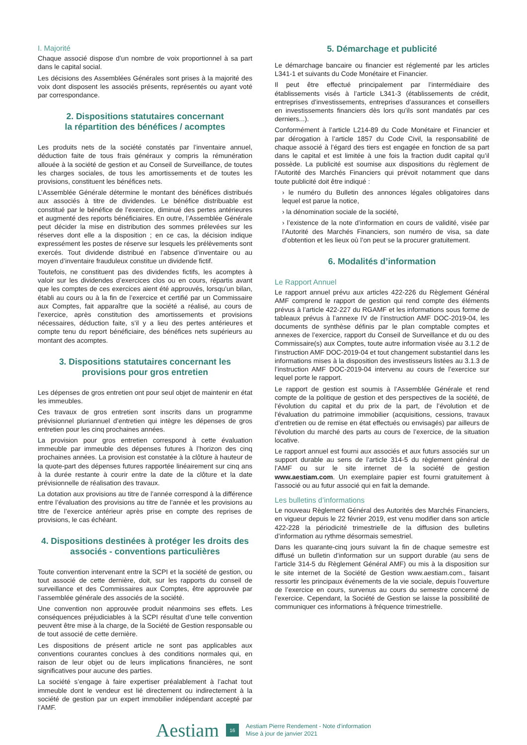I. Majorité
Chaque associé dispose d’un nombre de voix proportionnel à sa part dans le capital social.
Les décisions des Assemblées Générales sont prises à la majorité des voix dont disposent les associés présents, représentés ou ayant voté par correspondance.
2. Dispositions statutaires concernant
la répartition des bénéfices / acomptes
Les produits nets de la société constatés par l’inventaire annuel, déduction faite de tous frais généraux y compris la rémunération allouée à la société de gestion et au Conseil de Surveillance, de toutes les charges sociales, de tous les amortissements et de toutes les provisions, constituent les bénéfices nets.
L’Assemblée Générale détermine le montant des bénéfices distribués aux associés à titre de dividendes. Le bénéfice distribuable est constitué par le bénéfice de l’exercice, diminué des pertes antérieures et augmenté des reports bénéficiaires. En outre, l’Assemblée Générale peut décider la mise en distribution des sommes prélevées sur les réserves dont elle a la disposition ; en ce cas, la décision indique expressément les postes de réserve sur lesquels les prélèvements sont exercés. Tout dividende distribué en l’absence d’inventaire ou au moyen d’inventaire frauduleux constitue un dividende fictif.
Toutefois, ne constituent pas des dividendes fictifs, les acomptes à valoir sur les dividendes d’exercices clos ou en cours, répartis avant que les comptes de ces exercices aient été approuvés, lorsqu’un bilan, établi au cours ou à la fin de l’exercice et certifié par un Commissaire aux Comptes, fait apparaître que la société a réalisé, au cours de l’exercice, après constitution des amortissements et provisions nécessaires, déduction faite, s’il y a lieu des pertes antérieures et compte tenu du report bénéficiaire, des bénéfices nets supérieurs au montant des acomptes.
3. Dispositions statutaires concernant les
provisions pour gros entretien
Les dépenses de gros entretien ont pour seul objet de maintenir en état les immeubles.
Ces travaux de gros entretien sont inscrits dans un programme prévisionnel pluriannuel d’entretien qui intègre les dépenses de gros entretien pour les cinq prochaines années.
La provision pour gros entretien correspond à cette évaluation immeuble par immeuble des dépenses futures à l’horizon des cinq prochaines années. La provision est constatée à la clôture à hauteur de la quote-part des dépenses futures rapportée linéairement sur cinq ans à la durée restante à courir entre la date de la clôture et la date prévisionnelle de réalisation des travaux.
La dotation aux provisions au titre de l’année correspond à la différence entre l’évaluation des provisions au titre de l’année et les provisions au titre de l’exercice antérieur après prise en compte des reprises de provisions, le cas échéant.
4. Dispositions destinées à protéger les droits des
associés - conventions particulières
Toute convention intervenant entre la SCPI et la société de gestion, ou tout associé de cette dernière, doit, sur les rapports du conseil de surveillance et des Commissaires aux Comptes, être approuvée par l’assemblée générale des associés de la société.
Une convention non approuvée produit néanmoins ses effets. Les conséquences préjudiciables à la SCPI résultat d’une telle convention peuvent être mise à la charge, de la Société de Gestion responsable ou de tout associé de cette dernière.
Les dispositions de présent article ne sont pas applicables aux conventions courantes conclues à des conditions normales qui, en raison de leur objet ou de leurs implications financières, ne sont significatives pour aucune des parties.
La société s’engage à faire expertiser préalablement à l’achat tout immeuble dont le vendeur est lié directement ou indirectement à la société de gestion par un expert immobilier indépendant accepté par l’AMF.
5. Démarchage et publicité
Le démarchage bancaire ou financier est réglementé par les articles L341-1 et suivants du Code Monétaire et Financier.
Il peut être effectué principalement par l’intermédiaire des établissements visés à l’article L341-3 (établissements de crédit, entreprises d’investissements, entreprises d’assurances et conseillers en investissements financiers dès lors qu’ils sont mandatés par ces derniers...).
Conformément à l’article L214-89 du Code Monétaire et Financier et par dérogation à l’article 1857 du Code Civil, la responsabilité de chaque associé à l’égard des tiers est engagée en fonction de sa part dans le capital et est limitée à une fois la fraction dudit capital qu’il possède. La publicité est soumise aux dispositions du règlement de l’Autorité des Marchés Financiers qui prévoit notamment que dans toute publicité doit être indiqué :
› le numéro du Bulletin des annonces légales obligatoires dans lequel est parue la notice,
› la dénomination sociale de la société,
› l’existence de la note d’information en cours de validité, visée par l’Autorité des Marchés Financiers, son numéro de visa, sa date d’obtention et les lieux où l’on peut se la procurer gratuitement.
6. Modalités d’information
Le Rapport Annuel
Le rapport annuel prévu aux articles 422-226 du Règlement Général AMF comprend le rapport de gestion qui rend compte des éléments prévus à l’article 422-227 du RGAMF et les informations sous forme de tableaux prévus à l’annexe IV de l’instruction AMF DOC-2019-04, les documents de synthèse définis par le plan comptable comptes et annexes de l’exercice, rapport du Conseil de Surveillance et du ou des Commissaire(s) aux Comptes, toute autre information visée au 3.1.2 de l’instruction AMF DOC-2019-04 et tout changement substantiel dans les informations mises à la disposition des investisseurs listées au 3.1.3 de l’instruction AMF DOC-2019-04 intervenu au cours de l’exercice sur lequel porte le rapport.
Le rapport de gestion est soumis à l’Assemblée Générale et rend compte de la politique de gestion et des perspectives de la société, de l’évolution du capital et du prix de la part, de l’évolution et de l’évaluation du patrimoine immobilier (acquisitions, cessions, travaux d’entretien ou de remise en état effectués ou envisagés) par ailleurs de l’évolution du marché des parts au cours de l’exercice, de la situation locative.
Le rapport annuel est fourni aux associés et aux futurs associés sur un support durable au sens de l’article 314-5 du règlement général de l’AMF ou sur le site internet de la société de gestion www.aestiam.com. Un exemplaire papier est fourni gratuitement à l’associé ou au futur associé qui en fait la demande.
Les bulletins d’informations
Le nouveau Règlement Général des Autorités des Marchés Financiers, en vigueur depuis le 22 février 2019, est venu modifier dans son article 422-228 la périodicité trimestrielle de la diffusion des bulletins d’information au rythme désormais semestriel.
Dans les quarante-cinq jours suivant la fin de chaque semestre est diffusé un bulletin d’information sur un support durable (au sens de l’article 314-5 du Règlement Général AMF) ou mis à la disposition sur le site internet de la Société de Gestion www.aestiam.com., faisant ressortir les principaux événements de la vie sociale, depuis l’ouverture de l’exercice en cours, survenus au cours du semestre concerné de l’exercice. Cependant, la Société de Gestion se laisse la possibilité de communiquer ces informations à fréquence trimestrielle.
Aestiam
16
Aestiam Pierre Rendement - Note d’information
Mise à jour de janvier 2021